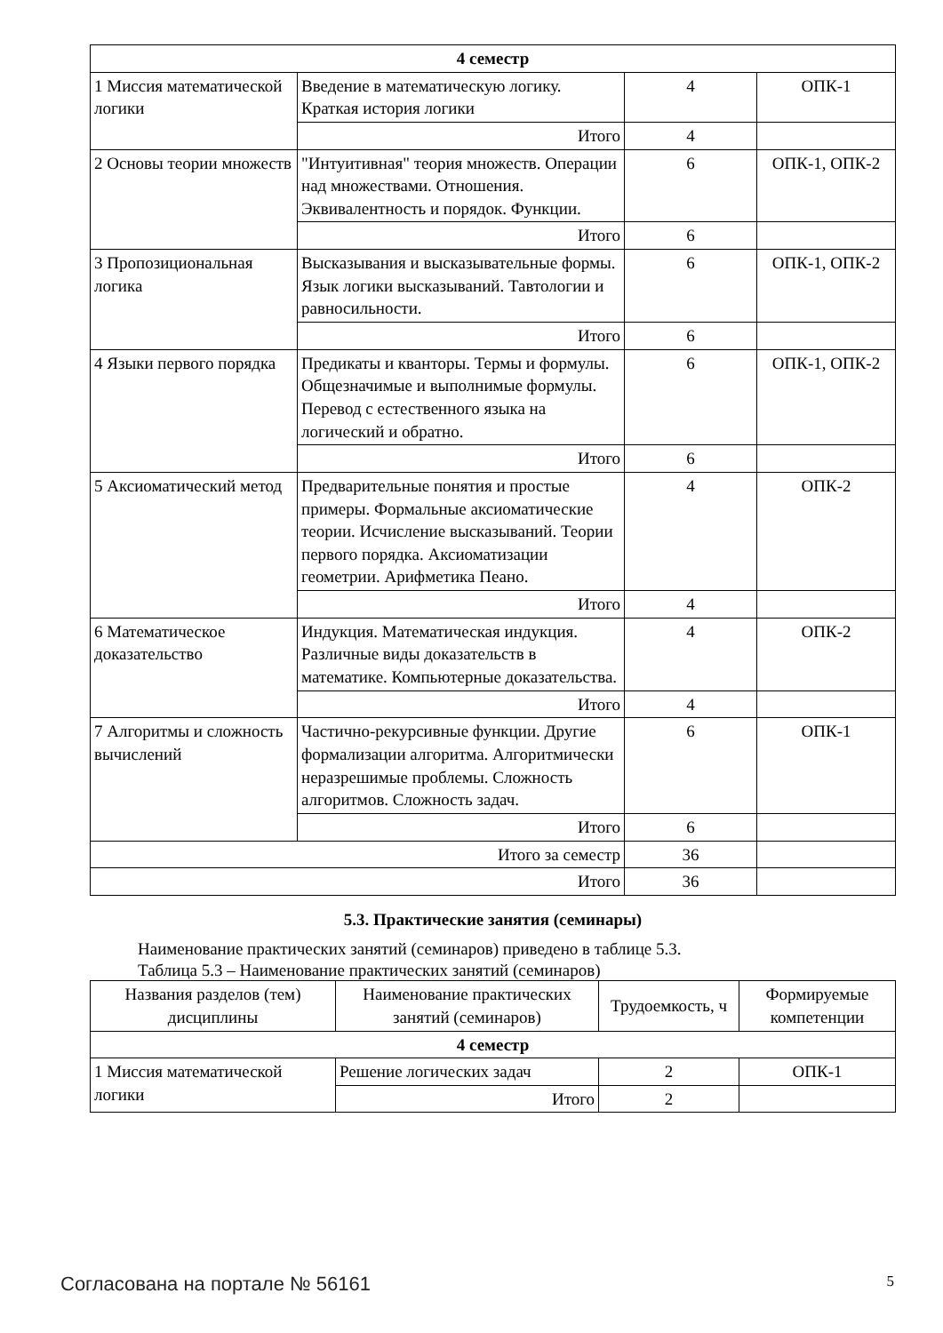| 4 семестр | | | |
| 1 Миссия математической логики | Введение в математическую логику. Краткая история логики | 4 | ОПК-1 |
| | Итого | 4 | |
| 2 Основы теории множеств | "Интуитивная" теория множеств. Операции над множествами. Отношения. Эквивалентность и порядок. Функции. | 6 | ОПК-1, ОПК-2 |
| | Итого | 6 | |
| 3 Пропозициональная логика | Высказывания и высказывательные формы. Язык логики высказываний. Тавтологии и равносильности. | 6 | ОПК-1, ОПК-2 |
| | Итого | 6 | |
| 4 Языки первого порядка | Предикаты и кванторы. Термы и формулы. Общезначимые и выполнимые формулы. Перевод с естественного языка на логический и обратно. | 6 | ОПК-1, ОПК-2 |
| | Итого | 6 | |
| 5 Аксиоматический метод | Предварительные понятия и простые примеры. Формальные аксиоматические теории. Исчисление высказываний. Теории первого порядка. Аксиоматизации геометрии. Арифметика Пеано. | 4 | ОПК-2 |
| | Итого | 4 | |
| 6 Математическое доказательство | Индукция. Математическая индукция. Различные виды доказательств в математике. Компьютерные доказательства. | 4 | ОПК-2 |
| | Итого | 4 | |
| 7 Алгоритмы и сложность вычислений | Частично-рекурсивные функции. Другие формализации алгоритма. Алгоритмически неразрешимые проблемы. Сложность алгоритмов. Сложность задач. | 6 | ОПК-1 |
| | Итого | 6 | |
| Итого за семестр | | 36 | |
| Итого | | 36 | |
5.3. Практические занятия (семинары)
Наименование практических занятий (семинаров) приведено в таблице 5.3.
Таблица 5.3 – Наименование практических занятий (семинаров)
| Названия разделов (тем) дисциплины | Наименование практических занятий (семинаров) | Трудоемкость, ч | Формируемые компетенции |
| --- | --- | --- | --- |
| 4 семестр | | | |
| 1 Миссия математической логики | Решение логических задач | 2 | ОПК-1 |
| | Итого | 2 | |
Согласована на портале № 56161 5